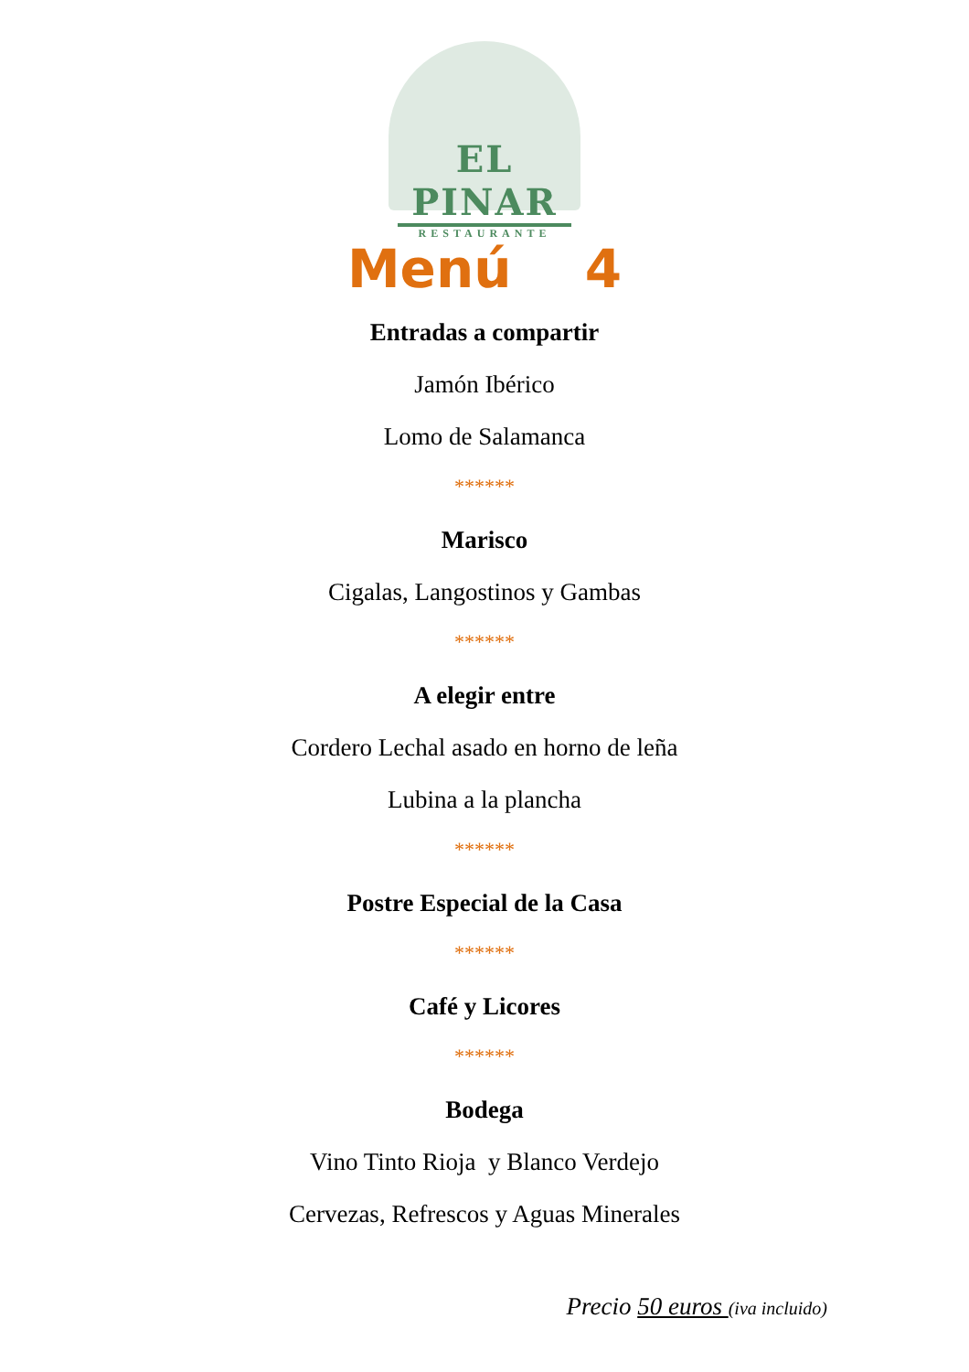EL PINAR
RESTAURANTE
Menú 4
Entradas a compartir
Jamón Ibérico
Lomo de Salamanca
******
Marisco
Cigalas, Langostinos y Gambas
******
A elegir entre
Cordero Lechal asado en horno de leña
Lubina a la plancha
******
Postre Especial de la Casa
******
Café y Licores
******
Bodega
Vino Tinto Rioja y Blanco Verdejo
Cervezas, Refrescos y Aguas Minerales
Precio 50 euros (iva incluido)